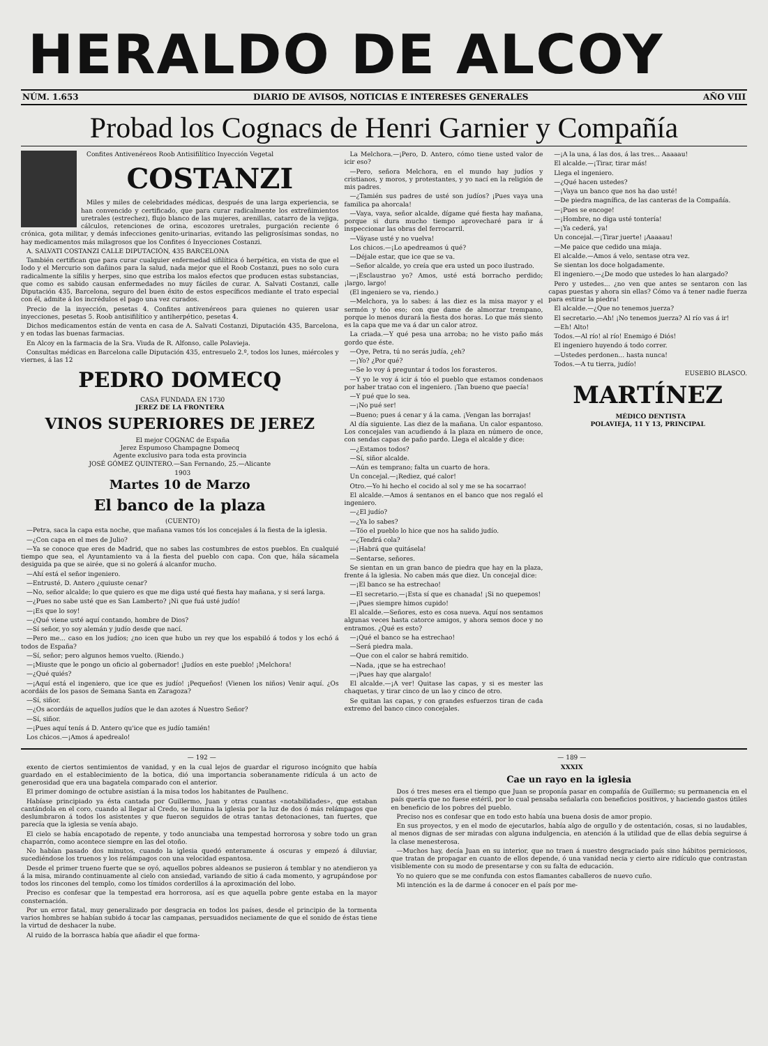HERALDO DE ALCOY
NÚM. 1.653 DIARIO DE AVISOS, NOTICIAS E INTERESES GENERALES AÑO VIII
Probad los Cognacs de Henri Garnier y Compañía
Confites Antivenéreos Roob Antisifilítico Inyección Vegetal
COSTANZI
Miles y miles de celebridades médicas, después de una larga experiencia, se han convencido y certificado, que para curar radicalmente los extreñimientos uretrales (estrechez), flujo blanco de las mujeres, arenillas, catarro de la vejiga, cálculos, retenciones de orina, escozores uretrales, purgación reciente ó crónica, gota militar, y demás infecciones genito-urinarias, evitando las peligrosísimas sondas, no hay medicamentos más milagrosos que los Confites ó Inyecciones Costanzi.
A. SALVATI COSTANZI CALLE DIPUTACIÓN, 435 BARCELONA
También certifican que para curar cualquier enfermedad sifilítica ó herpética, en vista de que el Iodo y el Mercurio son dañinos para la salud, nada mejor que el Roob Costanzi, pues no solo cura radicalmente la sífilis y herpes, sino que estriba los malos efectos que producen estas substancias, que como es sabido causan enfermedades no muy fáciles de curar. A. Salvati Costanzi, calle Diputación 435, Barcelona, seguro del buen éxito de estos específicos mediante el trato especial con él, admite á los incrédulos el pago una vez curados.
Precio de la inyección, pesetas 4. Confites antivenéreos para quienes no quieren usar inyecciones, pesetas 5. Roob antisifilítico y antiherpético, pesetas 4.
Dichos medicamentos están de venta en casa de A. Salvati Costanzi, Diputación 435, Barcelona, y en todas las buenas farmacias.
En Alcoy en la farmacia de la Sra. Viuda de R. Alfonso, calle Polavieja.
Consultas médicas en Barcelona calle Diputación 435, entresuelo 2.º, todos los lunes, miércoles y viernes, á las 12
PEDRO DOMECQ
CASA FUNDADA EN 1730
JEREZ DE LA FRONTERA
VINOS SUPERIORES DE JEREZ
El mejor COGNAC de España
Jerez Espumoso Champagne Domecq
Agente exclusivo para toda esta provincia
JOSÉ GÓMEZ QUINTERO.—San Fernando, 25.—Alicante
1903
Martes 10 de Marzo
El banco de la plaza
(CUENTO)
—Petra, saca la capa esta noche, que mañana vamos tós los concejales á la fiesta de la iglesia.
—¿Con capa en el mes de Julio?
—Ya se conoce que eres de Madrid, que no sabes las costumbres de estos pueblos. En cualquié tiempo que sea, el Ayuntamiento va á la fiesta del pueblo con capa. Con que, hála sácamela desiguida pa que se airée, que si no golerá á alcanfor mucho.
—Ahí está el señor ingeniero.
—Entrusté, D. Antero ¿quiuste cenar?
—No, señor alcalde; lo que quiero es que me diga usté qué fiesta hay mañana, y si será larga.
—¿Pues no sabe usté que es San Lamberto? ¡Ni que fuá usté judío!
—¡Es que lo soy!
—¿Qué viene usté aquí contando, hombre de Dios?
—Sí señor, yo soy alemán y judío desde que nací.
—Pero me... caso en los judíos; ¿no icen que hubo un rey que los espabiló á todos y los echó á todos de España?
—Sí, señor; pero algunos hemos vuelto. (Riendo.)
—¡Miuste que le pongo un oficio al gobernador! ¡Judíos en este pueblo! ¡Melchora!
—¿Qué quiés?
—¡Aquí está el ingeniero, que ice que es judío! ¡Pequeños! (Vienen los niños) Venir aquí. ¿Os acordáis de los pasos de Semana Santa en Zaragoza?
—Sí, siñor.
—¿Os acordáis de aquellos judíos que le dan azotes á Nuestro Señor?
—Sí, siñor.
—¡Pues aquí tenís á D. Antero qu'ice que es judío tamién!
Los chicos.—¡Amos á apedrealo!
La Melchora.—¡Pero, D. Antero, cómo tiene usted valor de icir eso?
—Pero, señora Melchora, en el mundo hay judíos y cristianos, y moros, y protestantes, y yo nací en la religión de mis padres.
—¿Tamién sus padres de usté son judíos? ¡Pues vaya una familica pa ahorcala!
—Vaya, vaya, señor alcalde, dígame qué fiesta hay mañana, porque si dura mucho tiempo aprovecharé para ir á inspeccionar las obras del ferrocarril.
—Váyase usté y no vuelva!
Los chicos.—¡Lo apedreamos ú qué?
—Déjale estar, que ice que se va.
—Señor alcalde, yo creía que era usted un poco ilustrado.
—¡Esclaustrao yo? Amos, usté está borracho perdido; ¡largo, largo!
(El ingeniero se va, riendo.)
—Melchora, ya lo sabes: á las diez es la misa mayor y el sermón y tóo eso; con que dame de almorzar trempano, porque lo menos durará la fiesta dos horas. Lo que más siento es la capa que me va á dar un calor atroz.
La criada.—Y qué pesa una arroba; no he visto paño más gordo que éste.
—Oye, Petra, tú no serás judía, ¿eh?
—¡Yo? ¿Por qué?
—Se lo voy á preguntar á todos los forasteros.
—Y yo le voy á icir á tóo el pueblo que estamos condenaos por haber tratao con el ingeniero. ¡Tan bueno que paecía!
—Y pué que lo sea.
—¡No pué ser!
—Bueno; pues á cenar y á la cama. ¡Vengan las borrajas!
Al día siguiente. Las diez de la mañana. Un calor espantoso. Los concejales van acudiendo á la plaza en número de once, con sendas capas de paño pardo. Llega el alcalde y dice:
—¿Estamos todos?
—Sí, siñor alcalde.
—Aún es temprano; falta un cuarto de hora.
Un concejal.—¡Rediez, qué calor!
Otro.—Yo hi hecho el cocido al sol y me se ha socarrao!
El alcalde.—Amos á sentanos en el banco que nos regaló el ingeniero.
—¿El judío?
—¿Ya lo sabes?
—Tóo el pueblo lo hice que nos ha salido judío.
—¿Tendrá cola?
—¡Habrá que quitásela!
—Sentarse, señores.
Se sientan en un gran banco de piedra que hay en la plaza, frente á la iglesia. No caben más que diez. Un concejal dice:
—¡El banco se ha estrechao!
—El secretario.—¡Esta sí que es chanada! ¡Si no quepemos!
—¡Pues siempre himos cupido!
El alcalde.—Señores, esto es cosa nueva. Aquí nos sentamos algunas veces hasta catorce amigos, y ahora semos doce y no entramos. ¿Qué es esto?
—¡Qué el banco se ha estrechao!
—Será piedra mala.
—Que con el calor se habrá remitido.
—Nada, ¡que se ha estrechao!
—¡Pues hay que alargalo!
El alcalde.—¡A ver! Quitase las capas, y si es mester las chaquetas, y tirar cinco de un lao y cinco de otro.
Se quitan las capas, y con grandes esfuerzos tiran de cada extremo del banco cinco concejales.
—¡A la una, á las dos, á las tres... Aaaaau!
El alcalde.—¡Tirar, tirar más!
Llega el ingeniero.
—¿Qué hacen ustedes?
—¡Vaya un banco que nos ha dao usté!
—De piedra magnífica, de las canteras de la Compañía.
—¡Pues se encoge!
—¡Hombre, no diga usté tontería!
—¡Ya cederá, ya!
Un concejal.—¡Tirar juerte! ¡Aaaaau!
—Me paice que cedido una miaja.
El alcalde.—Amos á velo, sentase otra vez.
Se sientan los doce holgadamente.
El ingeniero.—¿De modo que ustedes lo han alargado?
Pero y ustedes... ¿no ven que antes se sentaron con las capas puestas y ahora sin ellas? Cómo va á tener nadie fuerza para estirar la piedra!
El alcalde.—¿Que no tenemos juerza?
El secretario.—Ah! ¡No tenemos juerza? Al río vas á ir!
—Eh! Alto!
Todos.—Al río! al río! Enemigo é Diós!
El ingeniero huyendo á todo correr.
—Ustedes perdonen... hasta nunca!
Todos.—A tu tierra, judío!
EUSEBIO BLASCO.
MARTÍNEZ
MÉDICO DENTISTA
POLAVIEJA, 11 Y 13, PRINCIPAL
— 192 —
exento de ciertos sentimientos de vanidad, y en la cual lejos de guardar el riguroso incógnito que había guardado en el establecimiento de la botica, dió una importancia soberanamente ridícula á un acto de generosidad que era una bagatela comparado con el anterior.
El primer domingo de octubre asistían á la misa todos los habitantes de Paulhenc.
Habíase principiado ya ésta cantada por Guillermo, Juan y otras cuantas «notabilidades», que estaban cantándola en el coro, cuando al llegar al Credo, se ilumina la iglesia por la luz de dos ó más relámpagos que deslumbraron á todos los asistentes y que fueron seguidos de otras tantas detonaciones, tan fuertes, que parecía que la iglesia se venía abajo.
El cielo se había encapotado de repente, y todo anunciaba una tempestad horrorosa y sobre todo un gran chaparrón, como acontece siempre en las del otoño.
No habían pasado dos minutos, cuando la iglesia quedó enteramente á oscuras y empezó á diluviar, sucediéndose los truenos y los relámpagos con una velocidad espantosa.
Desde el primer trueno fuerte que se oyó, aquellos pobres aldeanos se pusieron á temblar y no atendieron ya á la misa, mirando continuamente al cielo con ansiedad, variando de sitio á cada momento, y agrupándose por todos los rincones del templo, como los tímidos corderillos á la aproximación del lobo.
Preciso es confesar que la tempestad era horrorosa, así es que aquella pobre gente estaba en la mayor consternación.
Por un error fatal, muy generalizado por desgracia en todos los países, desde el principio de la tormenta varios hombres se habían subido á tocar las campanas, persuadidos neciamente de que el sonido de éstas tiene la virtud de deshacer la nube.
Al ruido de la borrasca había que añadir el que forma-
— 189 —
XXXIX
Cae un rayo en la iglesia
Dos ó tres meses era el tiempo que Juan se proponía pasar en compañía de Guillermo; su permanencia en el país quería que no fuese estéril, por lo cual pensaba señalarla con beneficios positivos, y haciendo gastos útiles en beneficio de los pobres del pueblo.
Preciso nos es confesar que en todo esto había una buena dosis de amor propio.
En sus proyectos, y en el modo de ejecutarlos, había algo de orgullo y de ostentación, cosas, si no laudables, al menos dignas de ser miradas con alguna indulgencia, en atención á la utilidad que de ellas debía seguirse á la clase menesterosa.
—Muchos hay, decía Juan en su interior, que no traen á nuestro desgraciado país sino hábitos perniciosos, que tratan de propagar en cuanto de ellos depende, ó una vanidad necia y cierto aire ridículo que contrastan visiblemente con su modo de presentarse y con su falta de educación.
Yo no quiero que se me confunda con estos flamantes caballeros de nuevo cuño.
Mi intención es la de darme á conocer en el país por me-